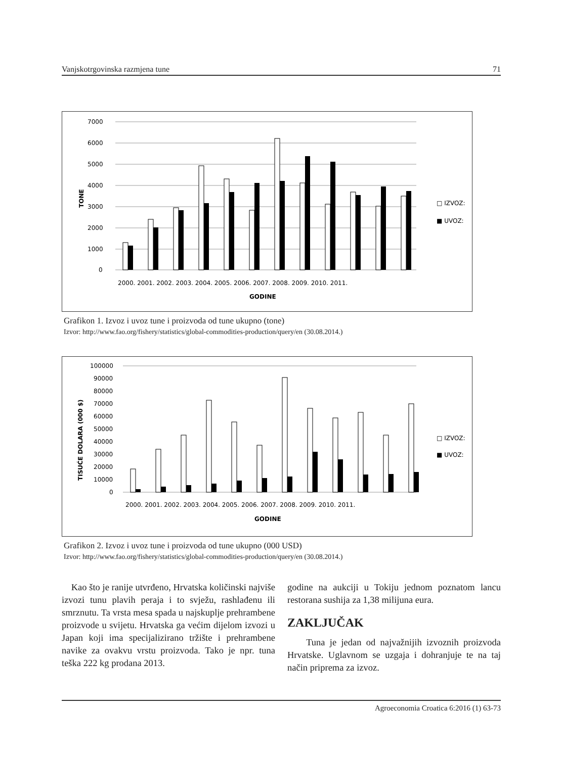Vanjskotrgovinska razmjena tune 71
7000
6000
5000
4000
3000
2000
1000
0
2000. 2001. 2002. 2003. 2004. 2005. 2006. 2007. 2008. 2009. 2010. 2011.
GODINE
TONE
□ IZVOZ:
■ UVOZ:
Grafikon 1. Izvoz i uvoz tune i proizvoda od tune ukupno (tone)
Izvor: http://www.fao.org/fishery/statistics/global-commodities-production/query/en (30.08.2014.)
100000
90000
80000
70000
60000
50000
40000
30000
20000
10000
0
2000. 2001. 2002. 2003. 2004. 2005. 2006. 2007. 2008. 2009. 2010. 2011.
GODINE
TISUĆE DOLARA (000 $)
□ IZVOZ:
■ UVOZ:
Grafikon 2. Izvoz i uvoz tune i proizvoda od tune ukupno (000 USD)
Izvor: http://www.fao.org/fishery/statistics/global-commodities-production/query/en (30.08.2014.)
Kao što je ranije utvrđeno, Hrvatska količinski najviše izvozi tunu plavih peraja i to svježu, rashlađenu ili smrznutu. Ta vrsta mesa spada u najskuplje prehrambene proizvode u svijetu. Hrvatska ga većim dijelom izvozi u Japan koji ima specijalizirano tržište i prehrambene navike za ovakvu vrstu proizvoda. Tako je npr. tuna teška 222 kg prodana 2013.
godine na aukciji u Tokiju jednom poznatom lancu restorana sushija za 1,38 milijuna eura.
ZAKLJUČAK
Tuna je jedan od najvažnijih izvoznih proizvoda Hrvatske. Uglavnom se uzgaja i dohranjuje te na taj način priprema za izvoz.
Agroeconomia Croatica 6:2016 (1) 63-73